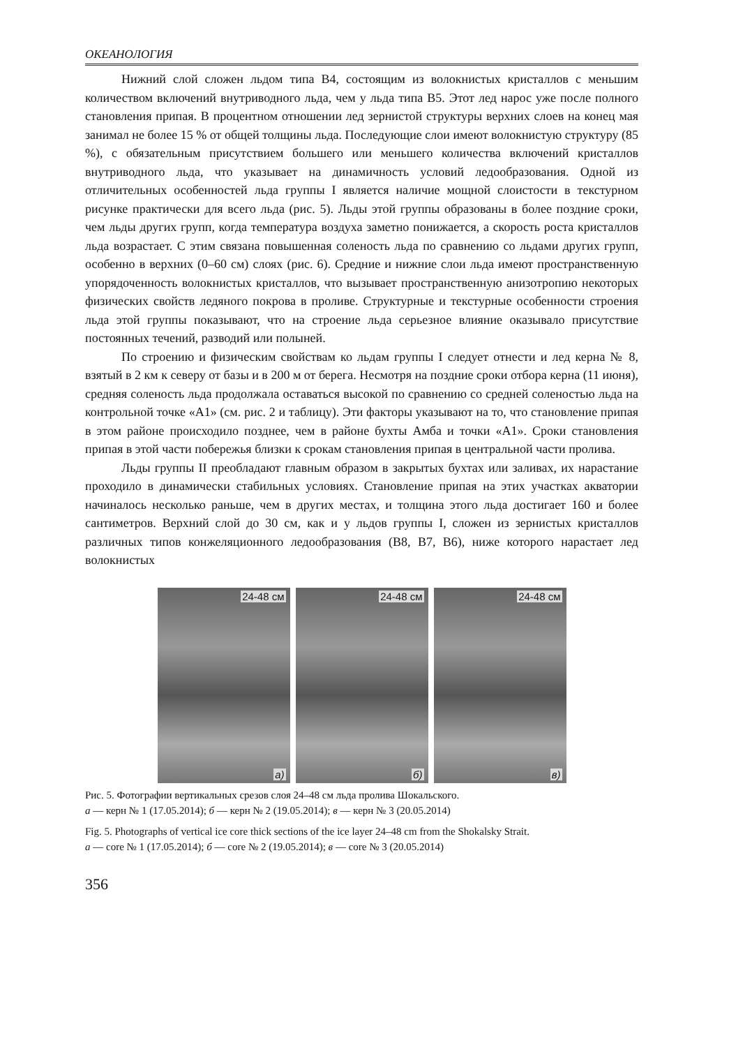ОКЕАНОЛОГИЯ
Нижний слой сложен льдом типа В4, состоящим из волокнистых кристаллов с меньшим количеством включений внутриводного льда, чем у льда типа В5. Этот лед нарос уже после полного становления припая. В процентном отношении лед зернистой структуры верхних слоев на конец мая занимал не более 15 % от общей толщины льда. Последующие слои имеют волокнистую структуру (85 %), с обязательным присутствием большего или меньшего количества включений кристаллов внутриводного льда, что указывает на динамичность условий ледообразования. Одной из отличительных особенностей льда группы I является наличие мощной слоистости в текстурном рисунке практически для всего льда (рис. 5). Льды этой группы образованы в более поздние сроки, чем льды других групп, когда температура воздуха заметно понижается, а скорость роста кристаллов льда возрастает. С этим связана повышенная соленость льда по сравнению со льдами других групп, особенно в верхних (0–60 см) слоях (рис. 6). Средние и нижние слои льда имеют пространственную упорядоченность волокнистых кристаллов, что вызывает пространственную анизотропию некоторых физических свойств ледяного покрова в проливе. Структурные и текстурные особенности строения льда этой группы показывают, что на строение льда серьезное влияние оказывало присутствие постоянных течений, разводий или полыней.
По строению и физическим свойствам ко льдам группы I следует отнести и лед керна № 8, взятый в 2 км к северу от базы и в 200 м от берега. Несмотря на поздние сроки отбора керна (11 июня), средняя соленость льда продолжала оставаться высокой по сравнению со средней соленостью льда на контрольной точке «А1» (см. рис. 2 и таблицу). Эти факторы указывают на то, что становление припая в этом районе происходило позднее, чем в районе бухты Амба и точки «А1». Сроки становления припая в этой части побережья близки к срокам становления припая в центральной части пролива.
Льды группы II преобладают главным образом в закрытых бухтах или заливах, их нарастание проходило в динамически стабильных условиях. Становление припая на этих участках акватории начиналось несколько раньше, чем в других местах, и толщина этого льда достигает 160 и более сантиметров. Верхний слой до 30 см, как и у льдов группы I, сложен из зернистых кристаллов различных типов конжеляционного ледообразования (В8, В7, В6), ниже которого нарастает лед волокнистых
24-48 см
а)
24-48 см
б)
24-48 см
в)
Рис. 5. Фотографии вертикальных срезов слоя 24–48 см льда пролива Шокальского.
а — керн № 1 (17.05.2014); б — керн № 2 (19.05.2014); в — керн № 3 (20.05.2014)
Fig. 5. Photographs of vertical ice core thick sections of the ice layer 24–48 cm from the Shokalsky Strait.
а — core № 1 (17.05.2014); б — core № 2 (19.05.2014); в — core № 3 (20.05.2014)
356